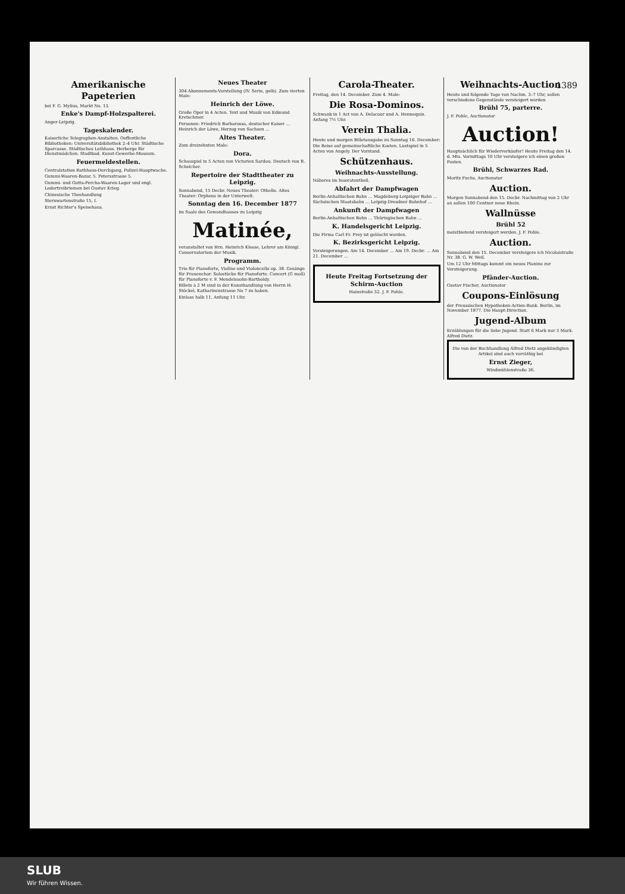1389
Amerikanische Papeterien
bei F. G. Mylius, Markt No. 13.
Enke's Dampf-Holzspalterei.
Anger-Leipzig.
Tageskalender.
Kaiserliche Telegraphen-Anstalten. Oeffentliche Bibliotheken: Universitätsbibliothek 2–4 Uhr. Städtische Sparcasse. Städtisches Leihhaus. Herberge für Dienstmädchen. Stadtbad. Kunst-Gewerbe-Museum.
Feuermeldestellen.
Centralstation Rathhaus-Durchgang, Polizei-Hauptwache.
Gummi-Waaren-Bazar, 5. Petersstrasse 5.
Gummi- und Gutta-Percha-Waaren-Lager und engl. Ledertreibriemen bei Gustav Krieg.
Chinesische Theehandlung
Sternwartenstraße 15, I.
Ernst Richter's Speisehaus.
Neues Theater
304 Abonnements-Vorstellung (IV. Serie, gelb). Zum vierten Male:
Heinrich der Löwe.
Große Oper in 4 Acten. Text und Musik von Edmund Kretschmer.
Personen: Friedrich Barbarossa, deutscher Kaiser … Heinrich der Löwe, Herzog von Sachsen …
Altes Theater.
Zum dreizehnten Male:
Dora.
Schauspiel in 5 Acten von Victorien Sardou. Deutsch von R. Schelcher.
Repertoire der Stadttheater zu Leipzig.
Sonnabend, 15 Decbr. Neues Theater: Othello. Altes Theater: Orpheus in der Unterwelt.
Sonntag den 16. December 1877
im Saale des Gewandhauses zu Leipzig
Matinée,
veranstaltet von Hrn. Heinrich Klesse, Lehrer am Königl. Conservatorium der Musik.
Programm.
Trio für Pianoforte, Violine und Violoncello op. 38. Gesänge für Frauenchor. Solostücke für Pianoforte. Concert (G moll) für Pianoforte v. F. Mendelssohn-Bartholdy.
Billets à 2 M sind in der Kunsthandlung von Herrn H. Stöckel, Katharinenstrasse No 7 zu haben.
Einlass halb 11, Anfang 11 Uhr.
Carola-Theater.
Freitag, den 14. December. Zum 4. Male:
Die Rosa-Dominos.
Schwank in 1 Act von A. Delacour und A. Hennequin. Anfang 7½ Uhr.
Verein Thalia.
Heute und morgen Billetausgabe zu Sonntag 16. December:
Die Reise auf gemeinschaftliche Kosten. Lustspiel in 5 Acten von Angely. Der Vorstand.
Schützenhaus.
Weihnachts-Ausstellung.
Näheres im Inseratentheil.
Abfahrt der Dampfwagen
Berlin-Anhaltischen Bahn … Magdeburg-Leipziger Bahn … Sächsischen Staatsbahn … Leipzig-Dresdner Bahnhof …
Ankunft der Dampfwagen
Berlin-Anhaltischen Bahn … Thüringischen Bahn …
K. Handelsgericht Leipzig.
Die Firma Carl Fr. Frey ist gelöscht worden.
K. Bezirksgericht Leipzig.
Versteigerungen. Am 14. December … Am 19. Decbr. … Am 21. December …
Heute Freitag Fortsetzung der Schirm-Auction
Hainstraße 32. J. F. Pohle.
Weihnachts-Auction
Heute und folgende Tage von Nachm. 3–7 Uhr, sollen verschiedene Gegenstände versteigert werden
Brühl 75, parterre.
J. F. Pohle, Auctionator
Auction!
Hauptsächlich für Wiederverkäufer! Heute Freitag den 14. d. Mts. Vormittags 10 Uhr versteigere ich einen großen Posten.
Brühl, Schwarzes Rad.
Moritz Fuchs, Auctionator
Auction.
Morgen Sonnabend den 15. Decbr. Nachmittag von 2 Uhr an sollen 100 Centner neue Rhein.
Wallnüsse
Brühl 52
meistbietend versteigert werden. J. F. Pohle.
Auction.
Sonnabend den 15. December versteigere ich Nicolaistraße Nr. 38. G. W. Weil.
Um 12 Uhr Mittags kommt ein neues Pianino zur Versteigerung.
Pfänder-Auction.
Gustav Fischer, Auctionator
Coupons-Einlösung
der Preussischen Hypotheken-Actien-Bank. Berlin, im November 1877. Die Haupt-Direction.
Jugend-Album
Erzählungen für die liebe Jugend. Statt 6 Mark nur 3 Mark. Alfred Dietz.
Die von der Buchhandlung Alfred Dietz angekündigten Artikel sind auch vorräthig bei
Ernst Zieger,
Windmühlenstraße 36.
SLUB
Wir führen Wissen.